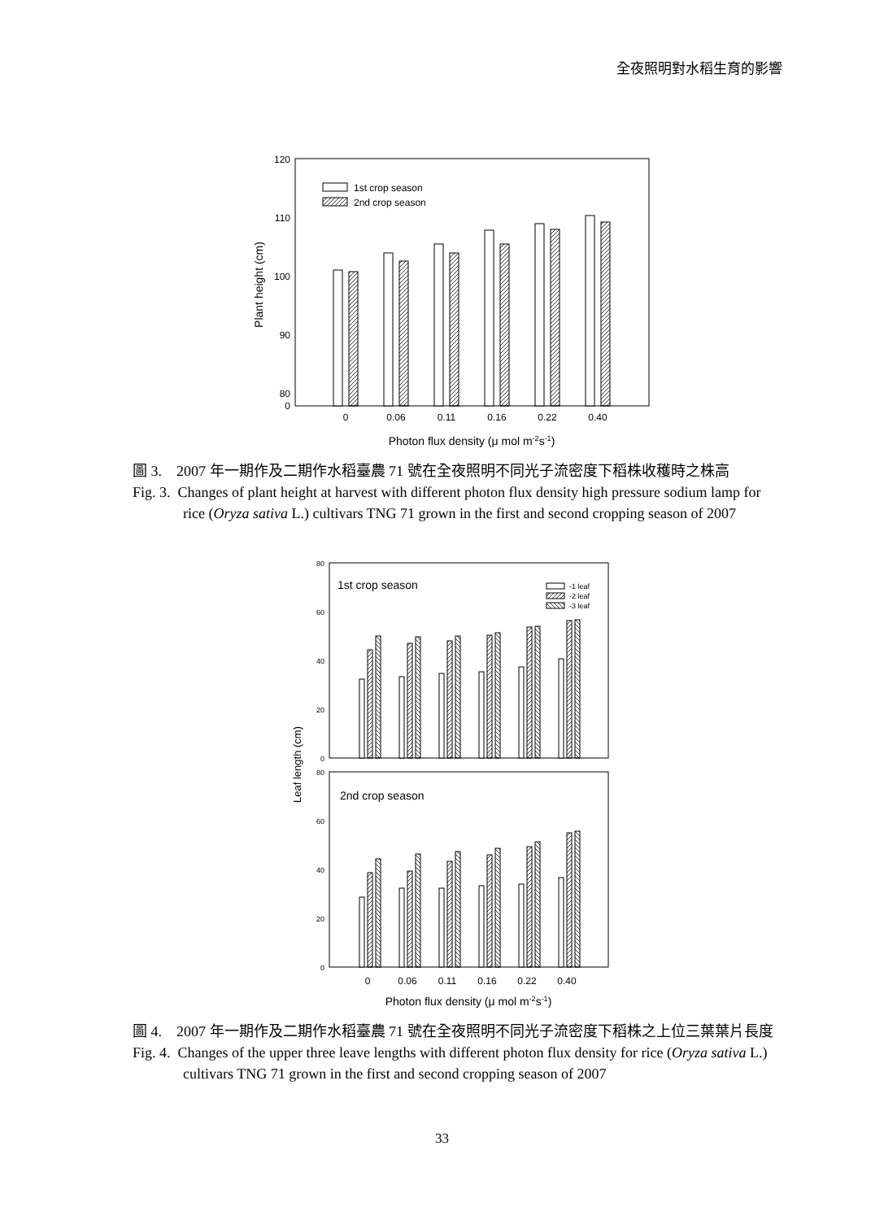全夜照明對水稻生育的影響
120
110
100
90
80
0
Plant height (cm)
1st crop season
2nd crop season
0
0.06
0.11
0.16
0.22
0.40
Photon flux density (μ mol m-2s-1)
圖 3.　2007 年一期作及二期作水稻臺農 71 號在全夜照明不同光子流密度下稻株收穫時之株高
Fig. 3. Changes of plant height at harvest with different photon flux density high pressure sodium lamp for rice (Oryza sativa L.) cultivars TNG 71 grown in the first and second cropping season of 2007
80
60
40
20
0
80
60
40
20
0
Leaf length (cm)
1st crop season
2nd crop season
-1 leaf
-2 leaf
-3 leaf
0
0.06
0.11
0.16
0.22
0.40
Photon flux density (μ mol m-2s-1)
圖 4.　2007 年一期作及二期作水稻臺農 71 號在全夜照明不同光子流密度下稻株之上位三葉葉片長度
Fig. 4. Changes of the upper three leave lengths with different photon flux density for rice (Oryza sativa L.) cultivars TNG 71 grown in the first and second cropping season of 2007
33